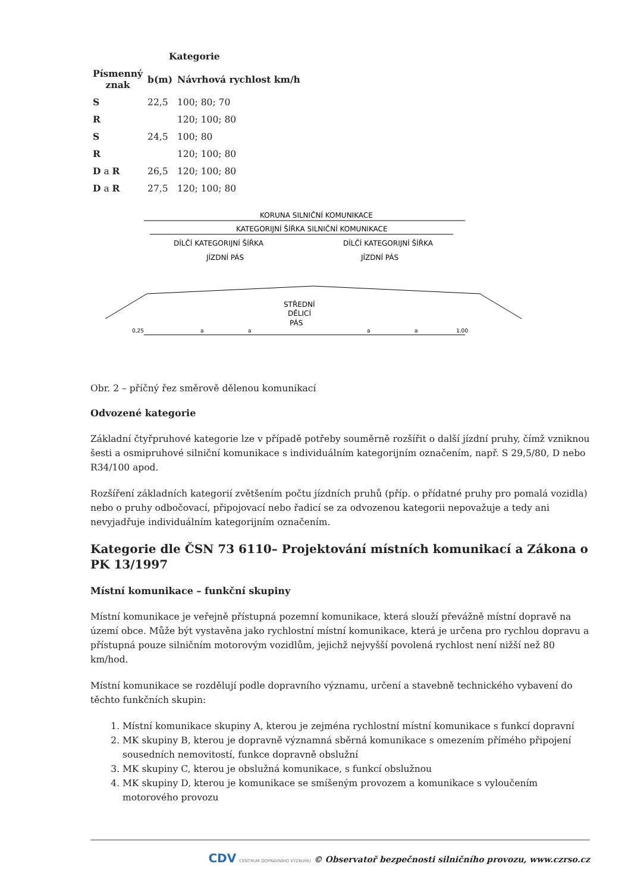| | Kategorie | |
| --- | --- | --- |
| Písmenný znak | b(m) | Návrhová rychlost km/h |
| S | 22,5 | 100; 80; 70 |
| R | | 120; 100; 80 |
| S | 24,5 | 100; 80 |
| R | | 120; 100; 80 |
| D a R | 26,5 | 120; 100; 80 |
| D a R | 27,5 | 120; 100; 80 |
KORUNA SILNIČNÍ KOMUNIKACE
KATEGORIJNÍ ŠÍŘKA SILNIČNÍ KOMUNIKACE
DÍLČÍ KATEGORIJNÍ ŠÍŘKA
DÍLČÍ KATEGORIJNÍ ŠÍŘKA
JÍZDNÍ PÁS
JÍZDNÍ PÁS
STŘEDNÍ
DĚLICÍ
PÁS
0,25
a
a
a
a
1,00
Obr. 2 – příčný řez směrově dělenou komunikací
Odvozené kategorie
Základní čtyřpruhové kategorie lze v případě potřeby souměrně rozšířit o další jízdní pruhy, čímž vzniknou šesti a osmipruhové silniční komunikace s individuálním kategorijním označením, např. S 29,5/80, D nebo R34/100 apod.
Rozšíření základních kategorií zvětšením počtu jízdních pruhů (příp. o přídatné pruhy pro pomalá vozidla) nebo o pruhy odbočovací, připojovací nebo řadicí se za odvozenou kategorii nepovažuje a tedy ani nevyjadřuje individuálním kategorijním označením.
Kategorie dle ČSN 73 6110– Projektování místních komunikací a Zákona o PK 13/1997
Místní komunikace – funkční skupiny
Místní komunikace je veřejně přístupná pozemní komunikace, která slouží převážně místní dopravě na území obce. Může být vystavěna jako rychlostní místní komunikace, která je určena pro rychlou dopravu a přístupná pouze silničním motorovým vozidlům, jejichž nejvyšší povolená rychlost není nižší než 80 km/hod.
Místní komunikace se rozdělují podle dopravního významu, určení a stavebně technického vybavení do těchto funkčních skupin:
1. Místní komunikace skupiny A, kterou je zejména rychlostní místní komunikace s funkcí dopravní
2. MK skupiny B, kterou je dopravně významná sběrná komunikace s omezením přímého připojení sousedních nemovitostí, funkce dopravně obslužní
3. MK skupiny C, kterou je obslužná komunikace, s funkcí obslužnou
4. MK skupiny D, kterou je komunikace se smíšeným provozem a komunikace s vyloučením motorového provozu
CDV CENTRUM DOPRAVNÍHO VÝZKUMU © Observatoř bezpečnosti silničního provozu, www.czrso.cz